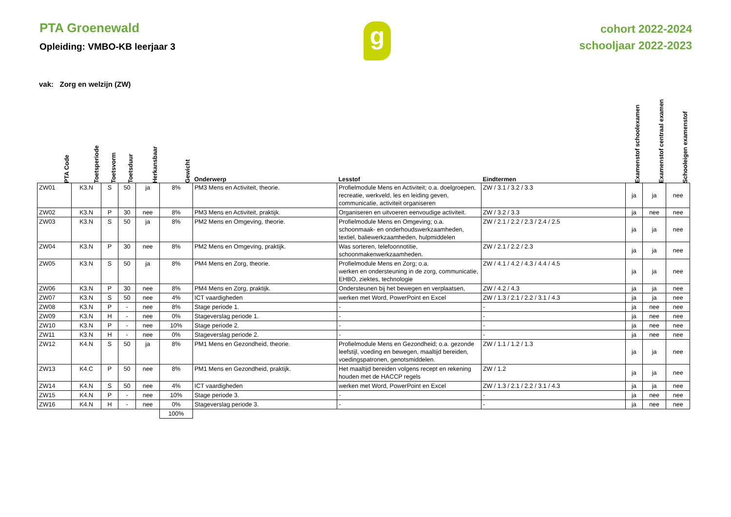PTA Groenewald
Opleiding: VMBO-KB leerjaar 3
g
cohort 2022-2024
schooljaar 2022-2023
vak: Zorg en welzijn (ZW)
| PTA Code | Toetsperiode | Toetsvorm | Toetsduur | Herkansbaar | Gewicht | Onderwerp | Lesstof | Eindtermen | Examenstof schoolexamen | Examenstof centraal examen | Schooleigen examenstof |
| --- | --- | --- | --- | --- | --- | --- | --- | --- | --- | --- | --- |
| ZW01 | K3.N | S | 50 | ja | 8% | PM3 Mens en Activiteit, theorie. | Profielmodule Mens en Activiteit; o.a. doelgroepen, recreatie, werkveld, les en leiding geven, communicatie, activiteit organiseren | ZW / 3.1 / 3.2 / 3.3 | ja | ja | nee |
| ZW02 | K3.N | P | 30 | nee | 8% | PM3 Mens en Activiteit, praktijk. | Organiseren en uitvoeren eenvoudige activiteit. | ZW / 3.2 / 3.3 | ja | nee | nee |
| ZW03 | K3.N | S | 50 | ja | 8% | PM2 Mens en Omgeving, theorie. | Profielmodule Mens en Omgeving; o.a. schoonmaak- en onderhoudswerkzaamheden, textiel, baliewerkzaamheden, hulpmiddelen | ZW / 2.1 / 2.2 / 2.3 / 2.4 / 2.5 | ja | ja | nee |
| ZW04 | K3.N | P | 30 | nee | 8% | PM2 Mens en Omgeving, praktijk. | Was sorteren, telefoonnotitie, schoonmakenwerkzaamheden. | ZW / 2.1 / 2.2 / 2.3 | ja | ja | nee |
| ZW05 | K3.N | S | 50 | ja | 8% | PM4 Mens en Zorg, theorie. | Profielmodule Mens en Zorg; o.a. werken en ondersteuning in de zorg, communicatie, EHBO, ziektes, technologie | ZW / 4.1 / 4.2 / 4.3 / 4.4 / 4.5 | ja | ja | nee |
| ZW06 | K3.N | P | 30 | nee | 8% | PM4 Mens en Zorg, praktijk. | Ondersteunen bij het bewegen en verplaatsen, | ZW / 4.2 / 4.3 | ja | ja | nee |
| ZW07 | K3.N | S | 50 | nee | 4% | ICT vaardigheden | werken met Word, PowerPoint en Excel | ZW / 1.3 / 2.1 / 2.2 / 3.1 / 4.3 | ja | ja | nee |
| ZW08 | K3.N | P | - | nee | 8% | Stage periode 1. | - | - | ja | nee | nee |
| ZW09 | K3.N | H | - | nee | 0% | Stageverslag periode 1. | - | - | ja | nee | nee |
| ZW10 | K3.N | P | - | nee | 10% | Stage periode 2. | - | - | ja | nee | nee |
| ZW11 | K3.N | H | - | nee | 0% | Stageverslag periode 2. | - | - | ja | nee | nee |
| ZW12 | K4.N | S | 50 | ja | 8% | PM1 Mens en Gezondheid, theorie. | Profielmodule Mens en Gezondheid; o.a. gezonde leefstijl, voeding en bewegen, maaltijd bereiden, voedingspatronen, genotsmiddelen. | ZW / 1.1 / 1.2 / 1.3 | ja | ja | nee |
| ZW13 | K4.C | P | 50 | nee | 8% | PM1 Mens en Gezondheid, praktijk. | Het maaltijd bereiden volgens recept en rekening houden met de HACCP regels | ZW / 1.2 | ja | ja | nee |
| ZW14 | K4.N | S | 50 | nee | 4% | ICT vaardigheden | werken met Word, PowerPoint en Excel | ZW / 1.3 / 2.1 / 2.2 / 3.1 / 4.3 | ja | ja | nee |
| ZW15 | K4.N | P | - | nee | 10% | Stage periode 3. | - | - | ja | nee | nee |
| ZW16 | K4.N | H | - | nee | 0% | Stageverslag periode 3. | - | - | ja | nee | nee |
| | | | | | 100% | | | | | | |